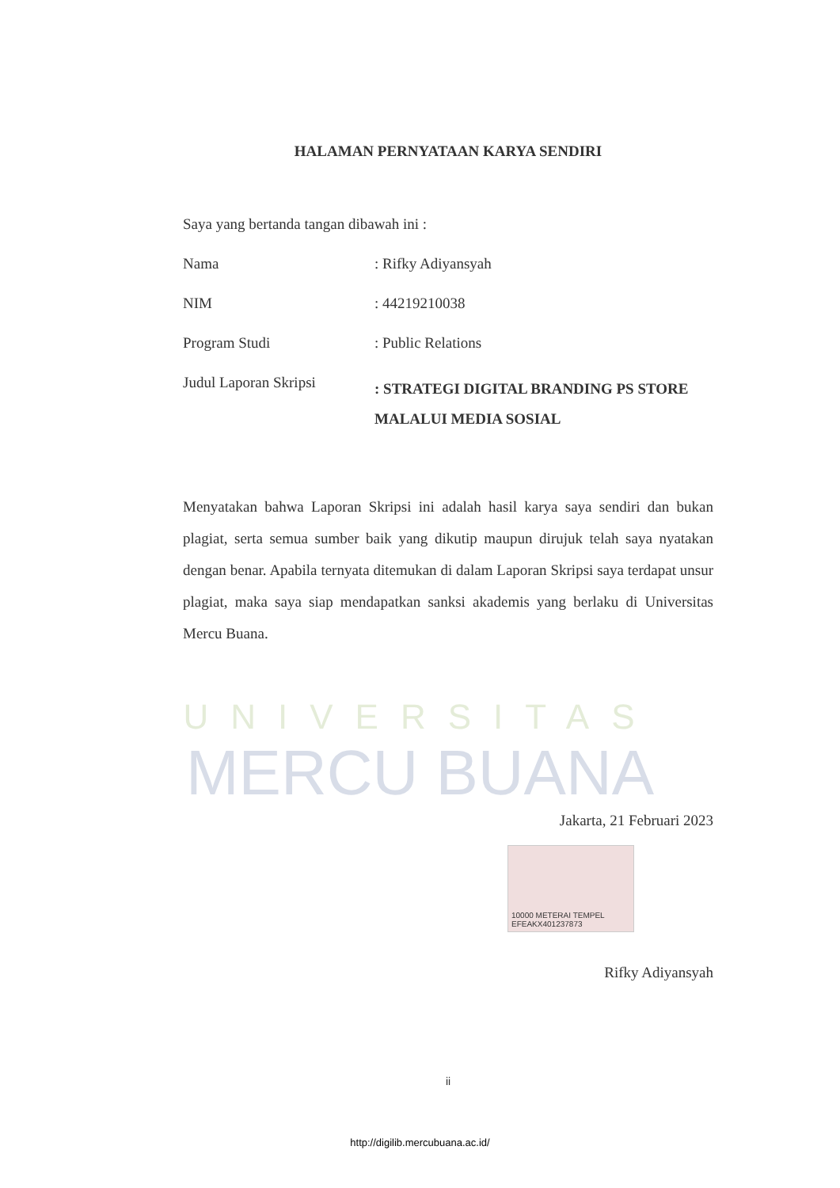UNIVERSITAS
MERCU BUANA
HALAMAN PERNYATAAN KARYA SENDIRI
Saya yang bertanda tangan dibawah ini :
Nama: Rifky Adiyansyah
NIM: 44219210038
Program Studi: Public Relations
Judul Laporan Skripsi: STRATEGI DIGITAL BRANDING PS STORE MALALUI MEDIA SOSIAL
Menyatakan bahwa Laporan Skripsi ini adalah hasil karya saya sendiri dan bukan plagiat, serta semua sumber baik yang dikutip maupun dirujuk telah saya nyatakan dengan benar. Apabila ternyata ditemukan di dalam Laporan Skripsi saya terdapat unsur plagiat, maka saya siap mendapatkan sanksi akademis yang berlaku di Universitas Mercu Buana.
Jakarta, 21 Februari 2023
10000 METERAI TEMPEL
EFEAKX401237873
Rifky Adiyansyah
ii
http://digilib.mercubuana.ac.id/